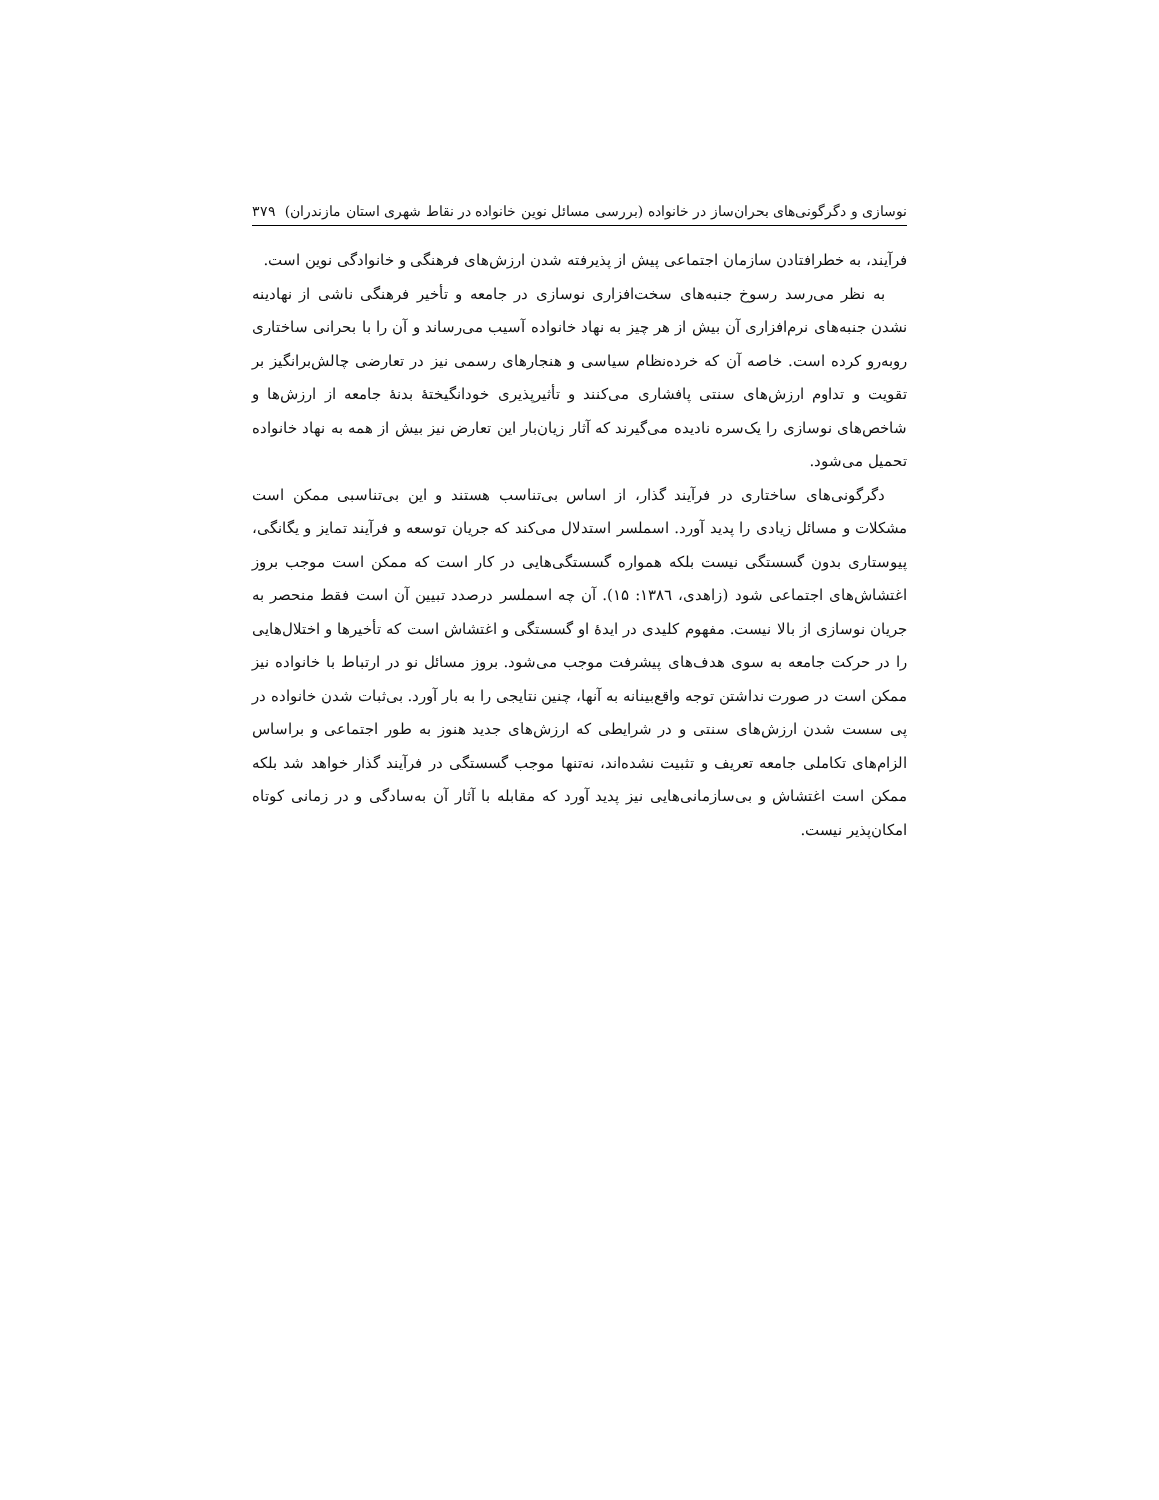نوسازی و دگرگونی‌های بحران‌ساز در خانواده (بررسی مسائل نوین خانواده در نقاط شهری استان مازندران) ۳۷۹
فرآیند، به خطرافتادن سازمان اجتماعی پیش از پذیرفته شدن ارزش‌های فرهنگی و خانوادگی نوین است.
به نظر می‌رسد رسوخ جنبه‌های سخت‌افزاری نوسازی در جامعه و تأخیر فرهنگی ناشی از نهادینه نشدن جنبه‌های نرم‌افزاری آن بیش از هر چیز به نهاد خانواده آسیب می‌رساند و آن را با بحرانی ساختاری روبه‌رو کرده است. خاصه آن که خرده‌نظام سیاسی و هنجارهای رسمی نیز در تعارضی چالش‌برانگیز بر تقویت و تداوم ارزش‌های سنتی پافشاری می‌کنند و تأثیرپذیری خودانگیختهٔ بدنهٔ جامعه از ارزش‌ها و شاخص‌های نوسازی را یک‌سره نادیده می‌گیرند که آثار زیان‌بار این تعارض نیز بیش از همه به نهاد خانواده تحمیل می‌شود.
دگرگونی‌های ساختاری در فرآیند گذار، از اساس بی‌تناسب هستند و این بی‌تناسبی ممکن است مشکلات و مسائل زیادی را پدید آورد. اسملسر استدلال می‌کند که جریان توسعه و فرآیند تمایز و یگانگی، پیوستاری بدون گسستگی نیست بلکه همواره گسستگی‌هایی در کار است که ممکن است موجب بروز اغتشاش‌های اجتماعی شود (زاهدی، ۱۳۸٦: ۱۵). آن چه اسملسر درصدد تبیین آن است فقط منحصر به جریان نوسازی از بالا نیست. مفهوم کلیدی در ایدهٔ او گسستگی و اغتشاش است که تأخیرها و اختلال‌هایی را در حرکت جامعه به سوی هدف‌های پیشرفت موجب می‌شود. بروز مسائل نو در ارتباط با خانواده نیز ممکن است در صورت نداشتن توجه واقع‌بینانه به آنها، چنین نتایجی را به بار آورد. بی‌ثبات شدن خانواده در پی سست شدن ارزش‌های سنتی و در شرایطی که ارزش‌های جدید هنوز به طور اجتماعی و براساس الزام‌های تکاملی جامعه تعریف و تثبیت نشده‌اند، نه‌تنها موجب گسستگی در فرآیند گذار خواهد شد بلکه ممکن است اغتشاش و بی‌سازمانی‌هایی نیز پدید آورد که مقابله با آثار آن به‌سادگی و در زمانی کوتاه امکان‌پذیر نیست.